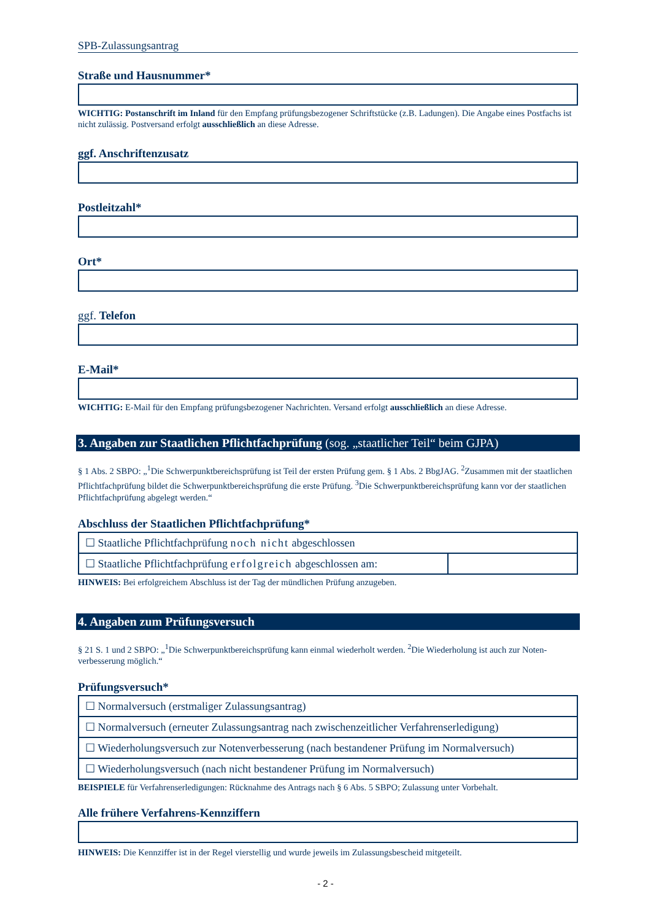SPB-Zulassungsantrag
Straße und Hausnummer*
WICHTIG: Postanschrift im Inland für den Empfang prüfungsbezogener Schriftstücke (z.B. Ladungen). Die Angabe eines Postfachs ist nicht zulässig. Postversand erfolgt ausschließlich an diese Adresse.
ggf. Anschriftenzusatz
Postleitzahl*
Ort*
ggf. Telefon
E-Mail*
WICHTIG: E-Mail für den Empfang prüfungsbezogener Nachrichten. Versand erfolgt ausschließlich an diese Adresse.
3. Angaben zur Staatlichen Pflichtfachprüfung (sog. „staatlicher Teil“ beim GJPA)
§ 1 Abs. 2 SBPO: „<sup>1</sup>Die Schwerpunktbereichsprüfung ist Teil der ersten Prüfung gem. § 1 Abs. 2 BbgJAG. <sup>2</sup>Zusammen mit der staatlichen Pflichtfachprüfung bildet die Schwerpunktbereichsprüfung die erste Prüfung. <sup>3</sup>Die Schwerpunktbereichsprüfung kann vor der staatlichen Pflichtfachprüfung abgelegt werden.“
Abschluss der Staatlichen Pflichtfachprüfung*
| ☐ Staatliche Pflichtfachprüfung noch nicht abgeschlossen | |
| ☐ Staatliche Pflichtfachprüfung erfolgreich abgeschlossen am: | |
HINWEIS: Bei erfolgreichem Abschluss ist der Tag der mündlichen Prüfung anzugeben.
4. Angaben zum Prüfungsversuch
§ 21 S. 1 und 2 SBPO: „<sup>1</sup>Die Schwerpunktbereichsprüfung kann einmal wiederholt werden. <sup>2</sup>Die Wiederholung ist auch zur Noten-verbesserung möglich.“
Prüfungsversuch*
| ☐ Normalversuch (erstmaliger Zulassungsantrag) |
| ☐ Normalversuch (erneuter Zulassungsantrag nach zwischenzeitlicher Verfahrenserledigung) |
| ☐ Wiederholungsversuch zur Notenverbesserung (nach bestandener Prüfung im Normalversuch) |
| ☐ Wiederholungsversuch (nach nicht bestandener Prüfung im Normalversuch) |
BEISPIELE für Verfahrenserledigungen: Rücknahme des Antrags nach § 6 Abs. 5 SBPO; Zulassung unter Vorbehalt.
Alle frühere Verfahrens-Kennziffern
HINWEIS: Die Kennziffer ist in der Regel vierstellig und wurde jeweils im Zulassungsbescheid mitgeteilt.
- 2 -